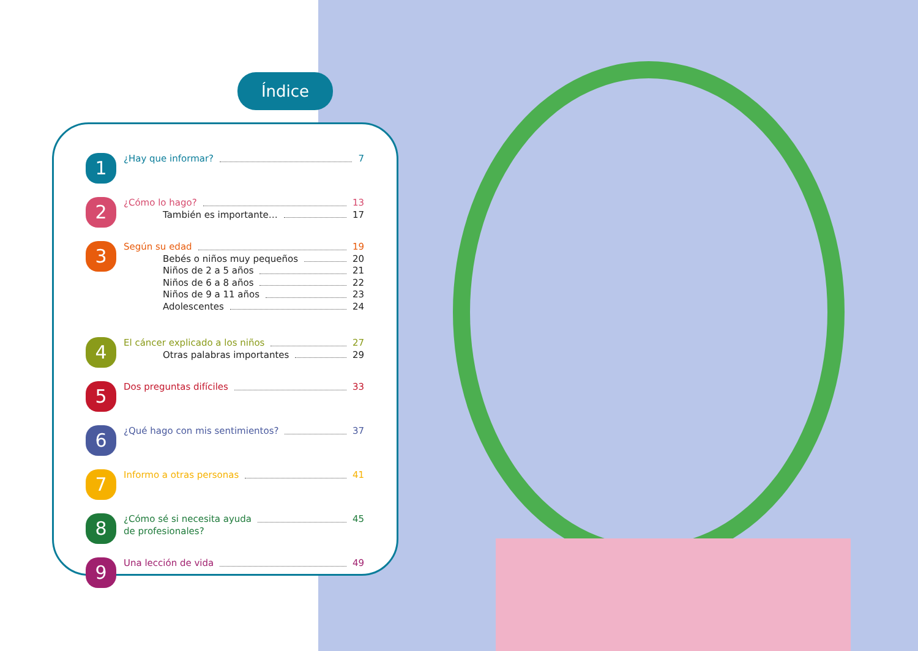Índice
1
¿Hay que informar? 7
2
¿Cómo lo hago? 13
También es importante… 17
3
Según su edad 19
Bebés o niños muy pequeños 20
Niños de 2 a 5 años 21
Niños de 6 a 8 años 22
Niños de 9 a 11 años 23
Adolescentes 24
4
El cáncer explicado a los niños 27
Otras palabras importantes 29
5
Dos preguntas difíciles 33
6
¿Qué hago con mis sentimientos? 37
7
Informo a otras personas 41
8
¿Cómo sé si necesita ayuda 45
de profesionales?
9
Una lección de vida 49